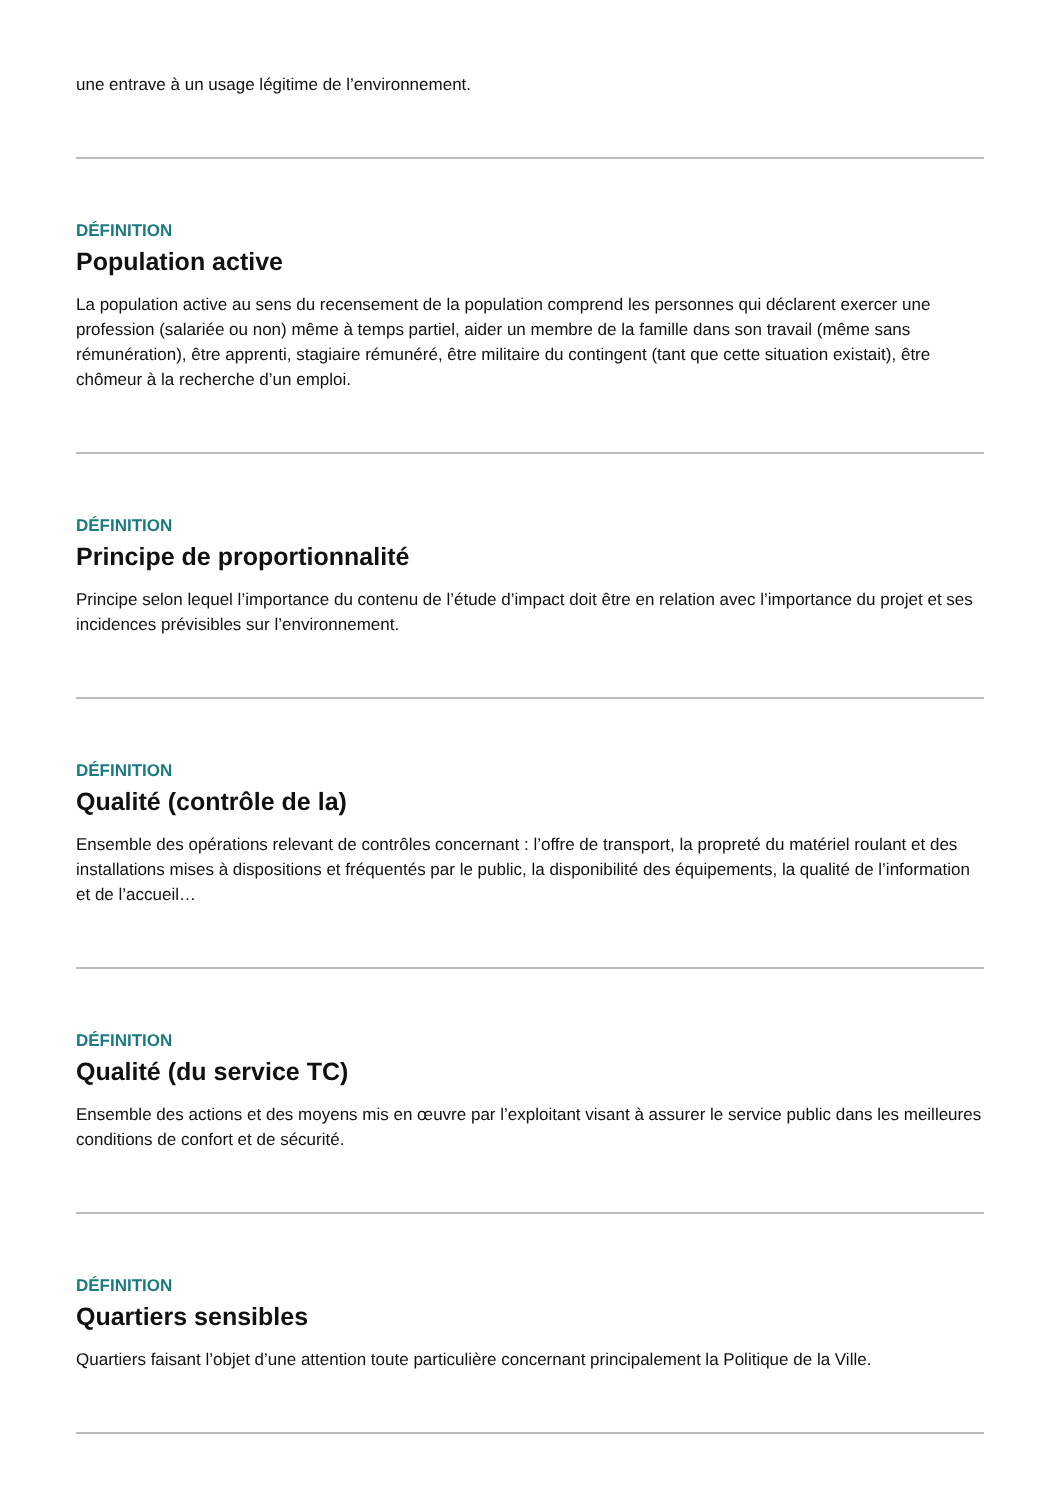une entrave à un usage légitime de l’environnement.
DÉFINITION
Population active
La population active au sens du recensement de la population comprend les personnes qui déclarent exercer une profession (salariée ou non) même à temps partiel, aider un membre de la famille dans son travail (même sans rémunération), être apprenti, stagiaire rémunéré, être militaire du contingent (tant que cette situation existait), être chômeur à la recherche d’un emploi.
DÉFINITION
Principe de proportionnalité
Principe selon lequel l’importance du contenu de l’étude d’impact doit être en relation avec l’importance du projet et ses incidences prévisibles sur l’environnement.
DÉFINITION
Qualité (contrôle de la)
Ensemble des opérations relevant de contrôles concernant : l’offre de transport, la propreté du matériel roulant et des installations mises à dispositions et fréquentés par le public, la disponibilité des équipements, la qualité de l’information et de l’accueil…
DÉFINITION
Qualité (du service TC)
Ensemble des actions et des moyens mis en œuvre par l’exploitant visant à assurer le service public dans les meilleures conditions de confort et de sécurité.
DÉFINITION
Quartiers sensibles
Quartiers faisant l’objet d’une attention toute particulière concernant principalement la Politique de la Ville.